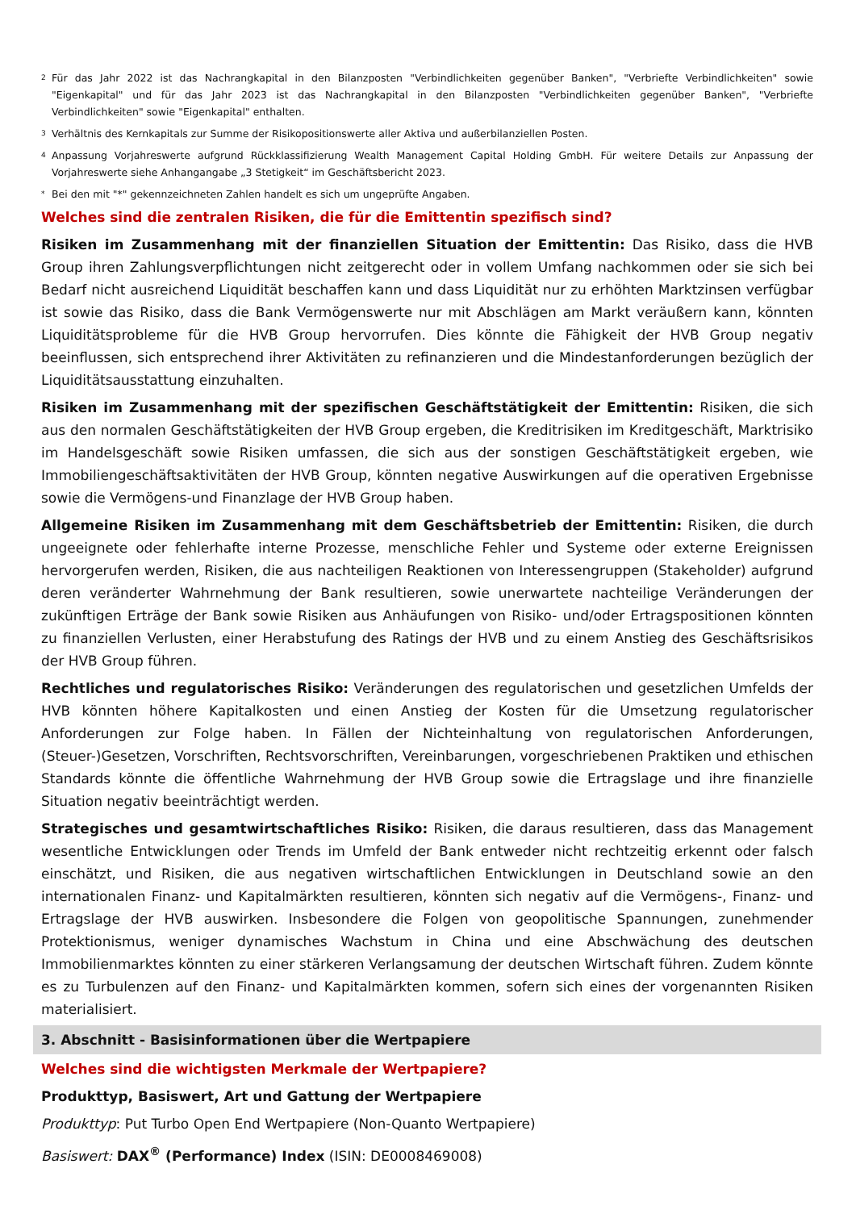<sup>2</sup> Für das Jahr 2022 ist das Nachrangkapital in den Bilanzposten "Verbindlichkeiten gegenüber Banken", "Verbriefte Verbindlichkeiten" sowie "Eigenkapital" und für das Jahr 2023 ist das Nachrangkapital in den Bilanzposten "Verbindlichkeiten gegenüber Banken", "Verbriefte Verbindlichkeiten" sowie "Eigenkapital" enthalten.
<sup>3</sup> Verhältnis des Kernkapitals zur Summe der Risikopositionswerte aller Aktiva und außerbilanziellen Posten.
<sup>4</sup> Anpassung Vorjahreswerte aufgrund Rückklassifizierung Wealth Management Capital Holding GmbH. Für weitere Details zur Anpassung der Vorjahreswerte siehe Anhangangabe „3 Stetigkeit“ im Geschäftsbericht 2023.
<sup>*</sup> Bei den mit "*" gekennzeichneten Zahlen handelt es sich um ungeprüfte Angaben.
Welches sind die zentralen Risiken, die für die Emittentin spezifisch sind?
Risiken im Zusammenhang mit der finanziellen Situation der Emittentin: Das Risiko, dass die HVB Group ihren Zahlungsverpflichtungen nicht zeitgerecht oder in vollem Umfang nachkommen oder sie sich bei Bedarf nicht ausreichend Liquidität beschaffen kann und dass Liquidität nur zu erhöhten Marktzinsen verfügbar ist sowie das Risiko, dass die Bank Vermögenswerte nur mit Abschlägen am Markt veräußern kann, könnten Liquiditätsprobleme für die HVB Group hervorrufen. Dies könnte die Fähigkeit der HVB Group negativ beeinflussen, sich entsprechend ihrer Aktivitäten zu refinanzieren und die Mindestanforderungen bezüglich der Liquiditätsausstattung einzuhalten.
Risiken im Zusammenhang mit der spezifischen Geschäftstätigkeit der Emittentin: Risiken, die sich aus den normalen Geschäftstätigkeiten der HVB Group ergeben, die Kreditrisiken im Kreditgeschäft, Marktrisiko im Handelsgeschäft sowie Risiken umfassen, die sich aus der sonstigen Geschäftstätigkeit ergeben, wie Immobiliengeschäftsaktivitäten der HVB Group, könnten negative Auswirkungen auf die operativen Ergebnisse sowie die Vermögens-und Finanzlage der HVB Group haben.
Allgemeine Risiken im Zusammenhang mit dem Geschäftsbetrieb der Emittentin: Risiken, die durch ungeeignete oder fehlerhafte interne Prozesse, menschliche Fehler und Systeme oder externe Ereignissen hervorgerufen werden, Risiken, die aus nachteiligen Reaktionen von Interessengruppen (Stakeholder) aufgrund deren veränderter Wahrnehmung der Bank resultieren, sowie unerwartete nachteilige Veränderungen der zukünftigen Erträge der Bank sowie Risiken aus Anhäufungen von Risiko- und/oder Ertragspositionen könnten zu finanziellen Verlusten, einer Herabstufung des Ratings der HVB und zu einem Anstieg des Geschäftsrisikos der HVB Group führen.
Rechtliches und regulatorisches Risiko: Veränderungen des regulatorischen und gesetzlichen Umfelds der HVB könnten höhere Kapitalkosten und einen Anstieg der Kosten für die Umsetzung regulatorischer Anforderungen zur Folge haben. In Fällen der Nichteinhaltung von regulatorischen Anforderungen, (Steuer-)Gesetzen, Vorschriften, Rechtsvorschriften, Vereinbarungen, vorgeschriebenen Praktiken und ethischen Standards könnte die öffentliche Wahrnehmung der HVB Group sowie die Ertragslage und ihre finanzielle Situation negativ beeinträchtigt werden.
Strategisches und gesamtwirtschaftliches Risiko: Risiken, die daraus resultieren, dass das Management wesentliche Entwicklungen oder Trends im Umfeld der Bank entweder nicht rechtzeitig erkennt oder falsch einschätzt, und Risiken, die aus negativen wirtschaftlichen Entwicklungen in Deutschland sowie an den internationalen Finanz- und Kapitalmärkten resultieren, könnten sich negativ auf die Vermögens-, Finanz- und Ertragslage der HVB auswirken. Insbesondere die Folgen von geopolitische Spannungen, zunehmender Protektionismus, weniger dynamisches Wachstum in China und eine Abschwächung des deutschen Immobilienmarktes könnten zu einer stärkeren Verlangsamung der deutschen Wirtschaft führen. Zudem könnte es zu Turbulenzen auf den Finanz- und Kapitalmärkten kommen, sofern sich eines der vorgenannten Risiken materialisiert.
3. Abschnitt - Basisinformationen über die Wertpapiere
Welches sind die wichtigsten Merkmale der Wertpapiere?
Produkttyp, Basiswert, Art und Gattung der Wertpapiere
Produkttyp: Put Turbo Open End Wertpapiere (Non-Quanto Wertpapiere)
Basiswert: DAX<sup>®</sup> (Performance) Index (ISIN: DE0008469008)